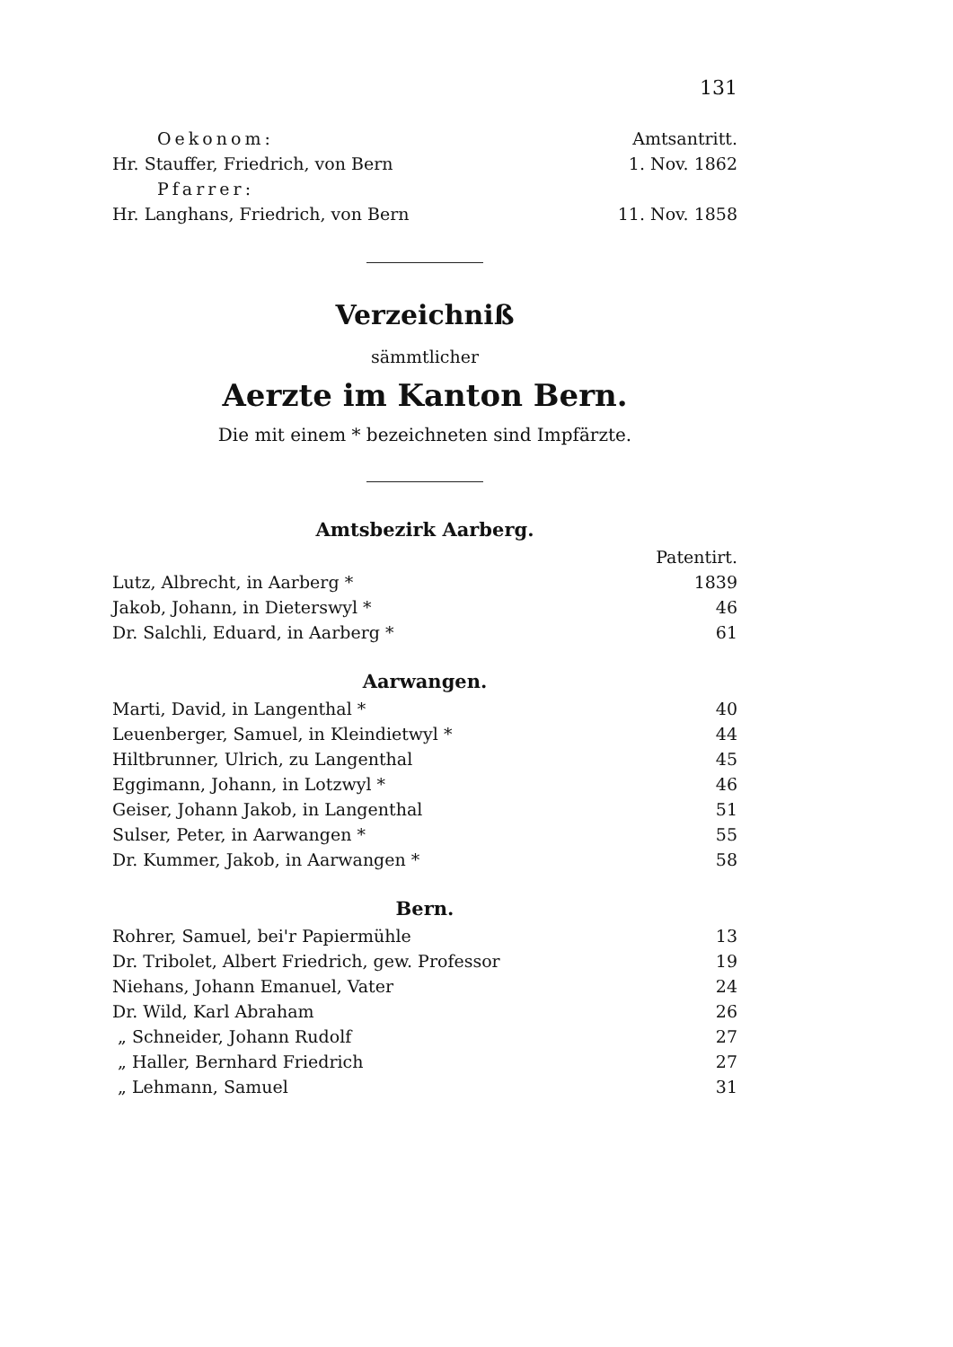131
| Oekonom: | Amtsantritt. |
| Hr. Stauffer, Friedrich, von Bern | 1. Nov. 1862 |
| Pfarrer: | |
| Hr. Langhans, Friedrich, von Bern | 11. Nov. 1858 |
Verzeichniß
sämmtlicher
Aerzte im Kanton Bern.
Die mit einem * bezeichneten sind Impfärzte.
Amtsbezirk Aarberg.
| | Patentirt. |
| Lutz, Albrecht, in Aarberg * | 1839 |
| Jakob, Johann, in Dieterswyl * | 46 |
| Dr. Salchli, Eduard, in Aarberg * | 61 |
Aarwangen.
| Marti, David, in Langenthal * | 40 |
| Leuenberger, Samuel, in Kleindietwyl * | 44 |
| Hiltbrunner, Ulrich, zu Langenthal | 45 |
| Eggimann, Johann, in Lotzwyl * | 46 |
| Geiser, Johann Jakob, in Langenthal | 51 |
| Sulser, Peter, in Aarwangen * | 55 |
| Dr. Kummer, Jakob, in Aarwangen * | 58 |
Bern.
| Rohrer, Samuel, bei'r Papiermühle | 13 |
| Dr. Tribolet, Albert Friedrich, gew. Professor | 19 |
| Niehans, Johann Emanuel, Vater | 24 |
| Dr. Wild, Karl Abraham | 26 |
| „ Schneider, Johann Rudolf | 27 |
| „ Haller, Bernhard Friedrich | 27 |
| „ Lehmann, Samuel | 31 |